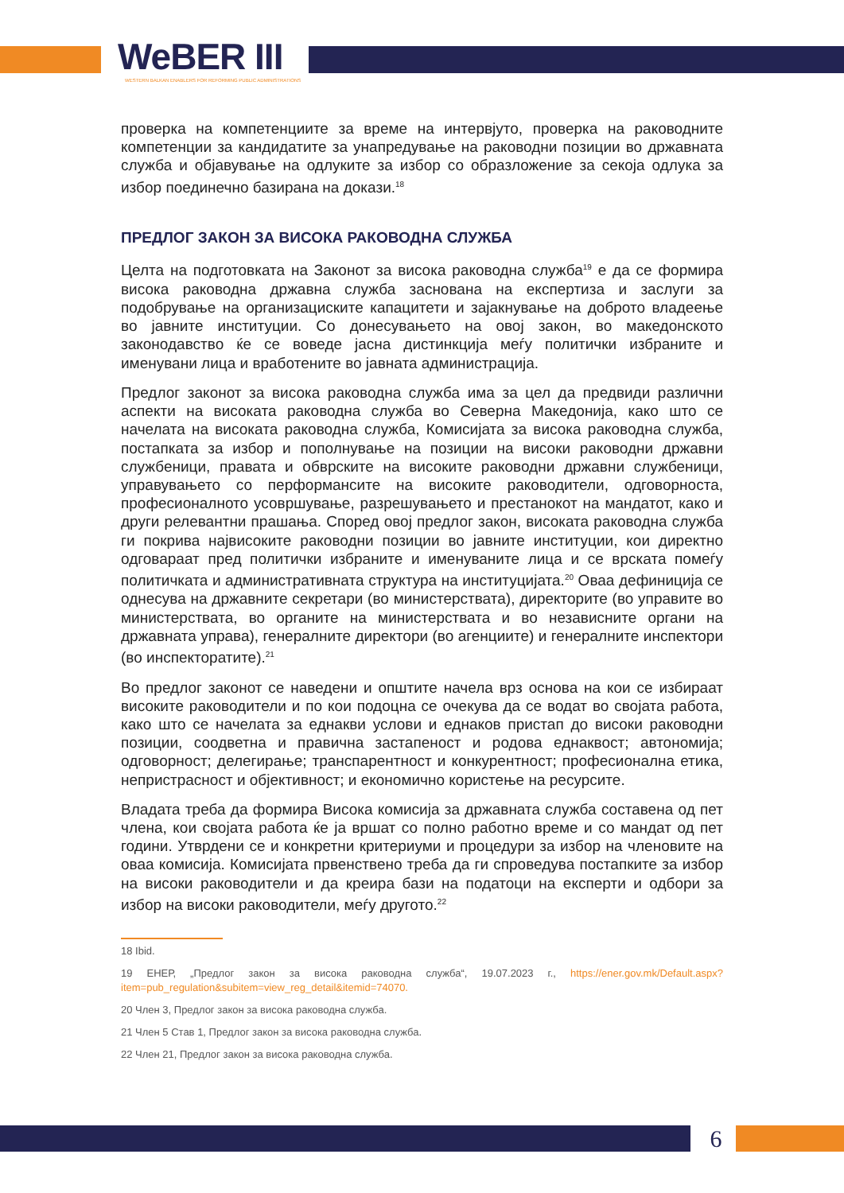WeBER III
WESTERN BALKAN ENABLERS FOR REFORMING PUBLIC ADMINISTRATIONS
проверка на компетенциите за време на интервјуто, проверка на раководните компетенции за кандидатите за унапредување на раководни позиции во државната служба и објавување на одлуките за избор со образложение за секоја одлука за избор поединечно базирана на докази.<sup>18</sup>
ПРЕДЛОГ ЗАКОН ЗА ВИСОКА РАКОВОДНА СЛУЖБА
Целта на подготовката на Законот за висока раководна служба<sup>19</sup> е да се формира висока раководна државна служба заснована на експертиза и заслуги за подобрување на организациските капацитети и зајакнување на доброто владеење во јавните институции. Со донесувањето на овој закон, во македонското законодавство ќе се воведе јасна дистинкција меѓу политички избраните и именувани лица и вработените во јавната администрација.
Предлог законот за висока раководна служба има за цел да предвиди различни аспекти на високата раководна служба во Северна Македонија, како што се начелата на високата раководна служба, Комисијата за висока раководна служба, постапката за избор и пополнување на позиции на високи раководни државни службеници, правата и обврските на високите раководни државни службеници, управувањето со перформансите на високите раководители, одговорноста, професионалното усовршување, разрешувањето и престанокот на мандатот, како и други релевантни прашања. Според овој предлог закон, високата раководна служба ги покрива највисоките раководни позиции во јавните институции, кои директно одговараат пред политички избраните и именуваните лица и се врската помеѓу политичката и административната структура на институцијата.<sup>20</sup> Оваа дефиниција се однесува на државните секретари (во министерствата), директорите (во управите во министерствата, во органите на министерствата и во независните органи на државната управа), генералните директори (во агенциите) и генералните инспектори (во инспекторатите).<sup>21</sup>
Во предлог законот се наведени и општите начела врз основа на кои се избираат високите раководители и по кои подоцна се очекува да се водат во својата работа, како што се начелата за еднакви услови и еднаков пристап до високи раководни позиции, соодветна и правична застапеност и родова еднаквост; автономија; одговорност; делегирање; транспарентност и конкурентност; професионална етика, непристрасност и објективност; и економично користење на ресурсите.
Владата треба да формира Висока комисија за државната служба составена од пет члена, кои својата работа ќе ја вршат со полно работно време и со мандат од пет години. Утврдени се и конкретни критериуми и процедури за избор на членовите на оваа комисија. Комисијата првенствено треба да ги спроведува постапките за избор на високи раководители и да креира бази на податоци на експерти и одбори за избор на високи раководители, меѓу другото.<sup>22</sup>
18 Ibid.
19 ЕНЕР, „Предлог закон за висока раководна служба“, 19.07.2023 г., https://ener.gov.mk/Default.aspx?item=pub_regulation&subitem=view_reg_detail&itemid=74070.
20 Член 3, Предлог закон за висока раководна служба.
21 Член 5 Став 1, Предлог закон за висока раководна служба.
22 Член 21, Предлог закон за висока раководна служба.
6